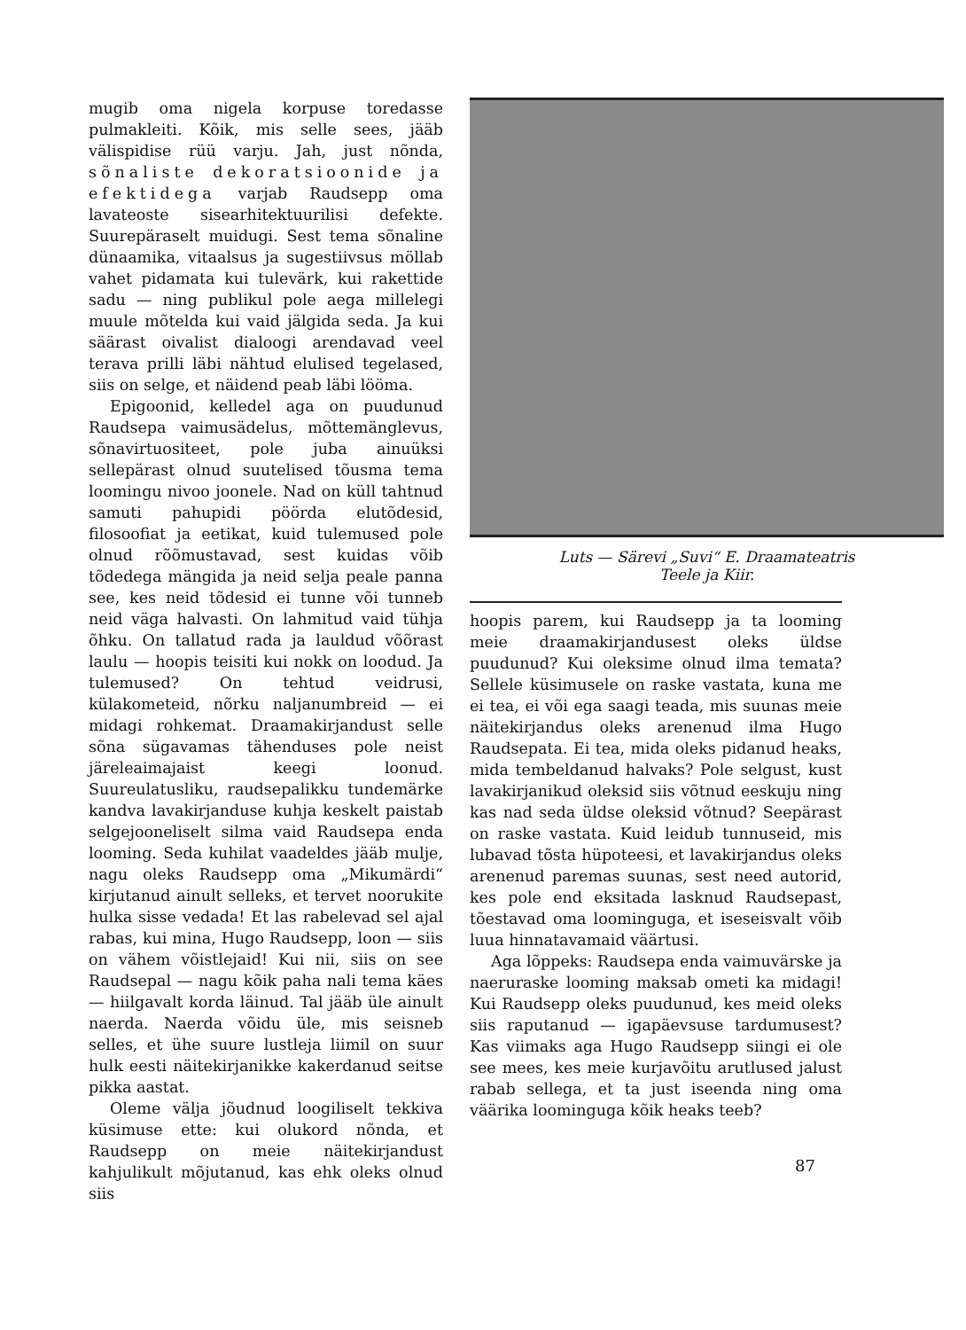mugib oma nigela korpuse toredasse pulmakleiti. Kõik, mis selle sees, jääb välispidise rüü varju. Jah, just nõnda, sõnaliste dekoratsioonide ja efektidega varjab Raudsepp oma lavateoste sisearhitektuurilisi defekte. Suurepäraselt muidugi. Sest tema sõnaline dünaamika, vitaalsus ja sugestiivsus möllab vahet pidamata kui tulevärk, kui rakettide sadu — ning publikul pole aega millelegi muule mõtelda kui vaid jälgida seda. Ja kui säärast oivalist dialoogi arendavad veel terava prilli läbi nähtud elulised tegelased, siis on selge, et näidend peab läbi lööma.
Epigoonid, kelledel aga on puudunud Raudsepa vaimusädelus, mõttemänglevus, sõnavirtuositeet, pole juba ainuüksi sellepärast olnud suutelised tõusma tema loomingu nivoo joonele. Nad on küll tahtnud samuti pahupidi pöörda elutõdesid, filosoofiat ja eetikat, kuid tulemused pole olnud rõõmustavad, sest kuidas võib tõdedega mängida ja neid selja peale panna see, kes neid tõdesid ei tunne või tunneb neid väga halvasti. On lahmitud vaid tühja õhku. On tallatud rada ja lauldud võõrast laulu — hoopis teisiti kui nokk on loodud. Ja tulemused? On tehtud veidrusi, külakometeid, nõrku naljanumbreid — ei midagi rohkemat. Draamakirjandust selle sõna sügavamas tähenduses pole neist järeleaimajaist keegi loonud. Suureulatusliku, raudsepalikku tundemärke kandva lavakirjanduse kuhja keskelt paistab selgejooneliselt silma vaid Raudsepa enda looming. Seda kuhilat vaadeldes jääb mulje, nagu oleks Raudsepp oma „Mikumärdi“ kirjutanud ainult selleks, et tervet noorukite hulka sisse vedada! Et las rabelevad sel ajal rabas, kui mina, Hugo Raudsepp, loon — siis on vähem võistlejaid! Kui nii, siis on see Raudsepal — nagu kõik paha nali tema käes — hiilgavalt korda läinud. Tal jääb üle ainult naerda. Naerda võidu üle, mis seisneb selles, et ühe suure lustleja liimil on suur hulk eesti näitekirjanikke kakerdanud seitse pikka aastat.
Oleme välja jõudnud loogiliselt tekkiva küsimuse ette: kui olukord nõnda, et Raudsepp on meie näitekirjandust kahjulikult mõjutanud, kas ehk oleks olnud siis
Luts — Särevi „Suvi“ E. Draamateatris
Teele ja Kiir.
hoopis parem, kui Raudsepp ja ta looming meie draamakirjandusest oleks üldse puudunud? Kui oleksime olnud ilma temata? Sellele küsimusele on raske vastata, kuna me ei tea, ei või ega saagi teada, mis suunas meie näitekirjandus oleks arenenud ilma Hugo Raudsepata. Ei tea, mida oleks pidanud heaks, mida tembeldanud halvaks? Pole selgust, kust lavakirjanikud oleksid siis võtnud eeskuju ning kas nad seda üldse oleksid võtnud? Seepärast on raske vastata. Kuid leidub tunnuseid, mis lubavad tõsta hüpoteesi, et lavakirjandus oleks arenenud paremas suunas, sest need autorid, kes pole end eksitada lasknud Raudsepast, tõestavad oma loominguga, et iseseisvalt võib luua hinnatavamaid väärtusi.
Aga lõppeks: Raudsepa enda vaimuvärske ja naeruraske looming maksab ometi ka midagi! Kui Raudsepp oleks puudunud, kes meid oleks siis raputanud — igapäevsuse tardumusest? Kas viimaks aga Hugo Raudsepp siingi ei ole see mees, kes meie kurjavõitu arutlused jalust rabab sellega, et ta just iseenda ning oma väärika loominguga kõik heaks teeb?
87